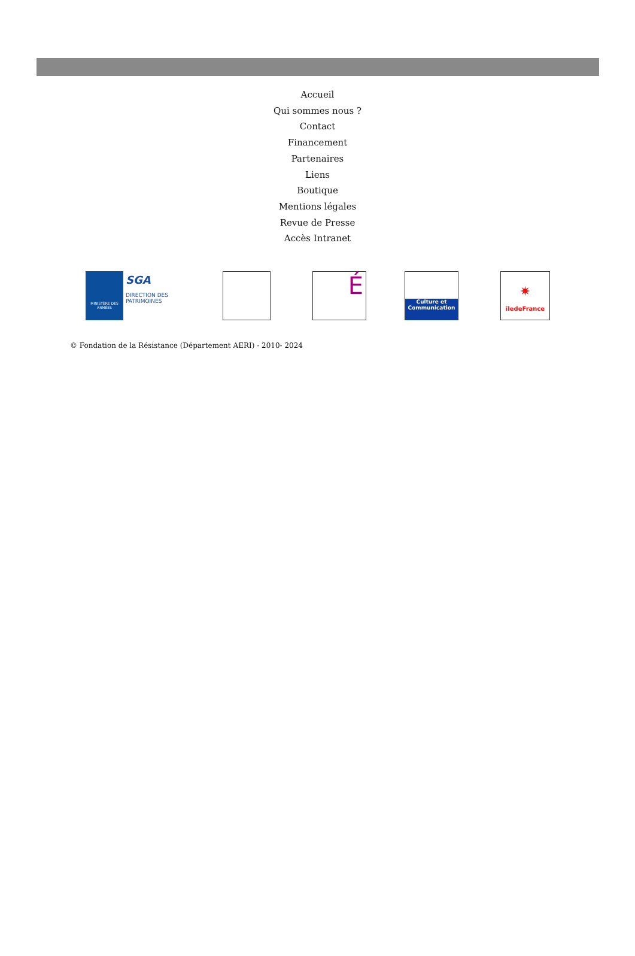Accueil
Qui sommes nous ?
Contact
Financement
Partenaires
Liens
Boutique
Mentions légales
Revue de Presse
Accès Intranet
MINISTÈRE DES ARMÉES
SGA
DIRECTION DES PATRIMOINES
É
Culture et Communication
✷
îledeFrance
© Fondation de la Résistance (Département AERI) - 2010- 2024